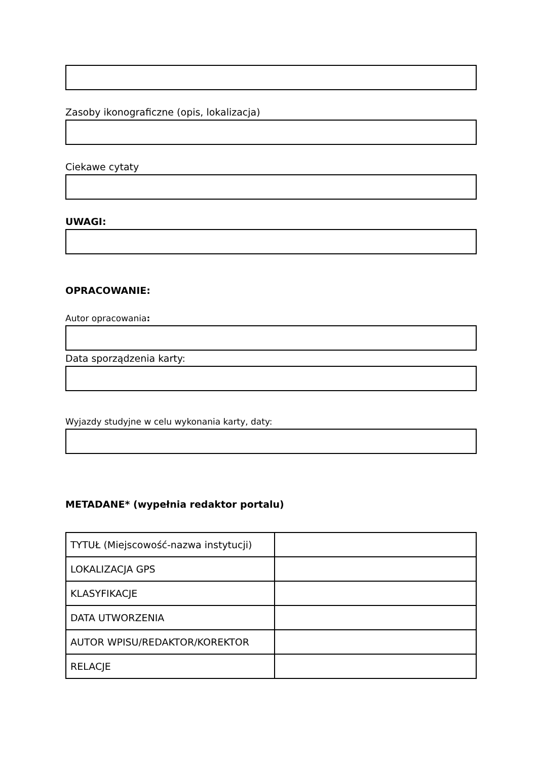Zasoby ikonograficzne (opis, lokalizacja)
Ciekawe cytaty
UWAGI:
OPRACOWANIE:
Autor opracowania:
Data sporządzenia karty:
Wyjazdy studyjne w celu wykonania karty, daty:
METADANE* (wypełnia redaktor portalu)
| TYTUŁ (Miejscowość-nazwa instytucji) | |
| LOKALIZACJA GPS | |
| KLASYFIKACJE | |
| DATA UTWORZENIA | |
| AUTOR WPISU/REDAKTOR/KOREKTOR | |
| RELACJE | |